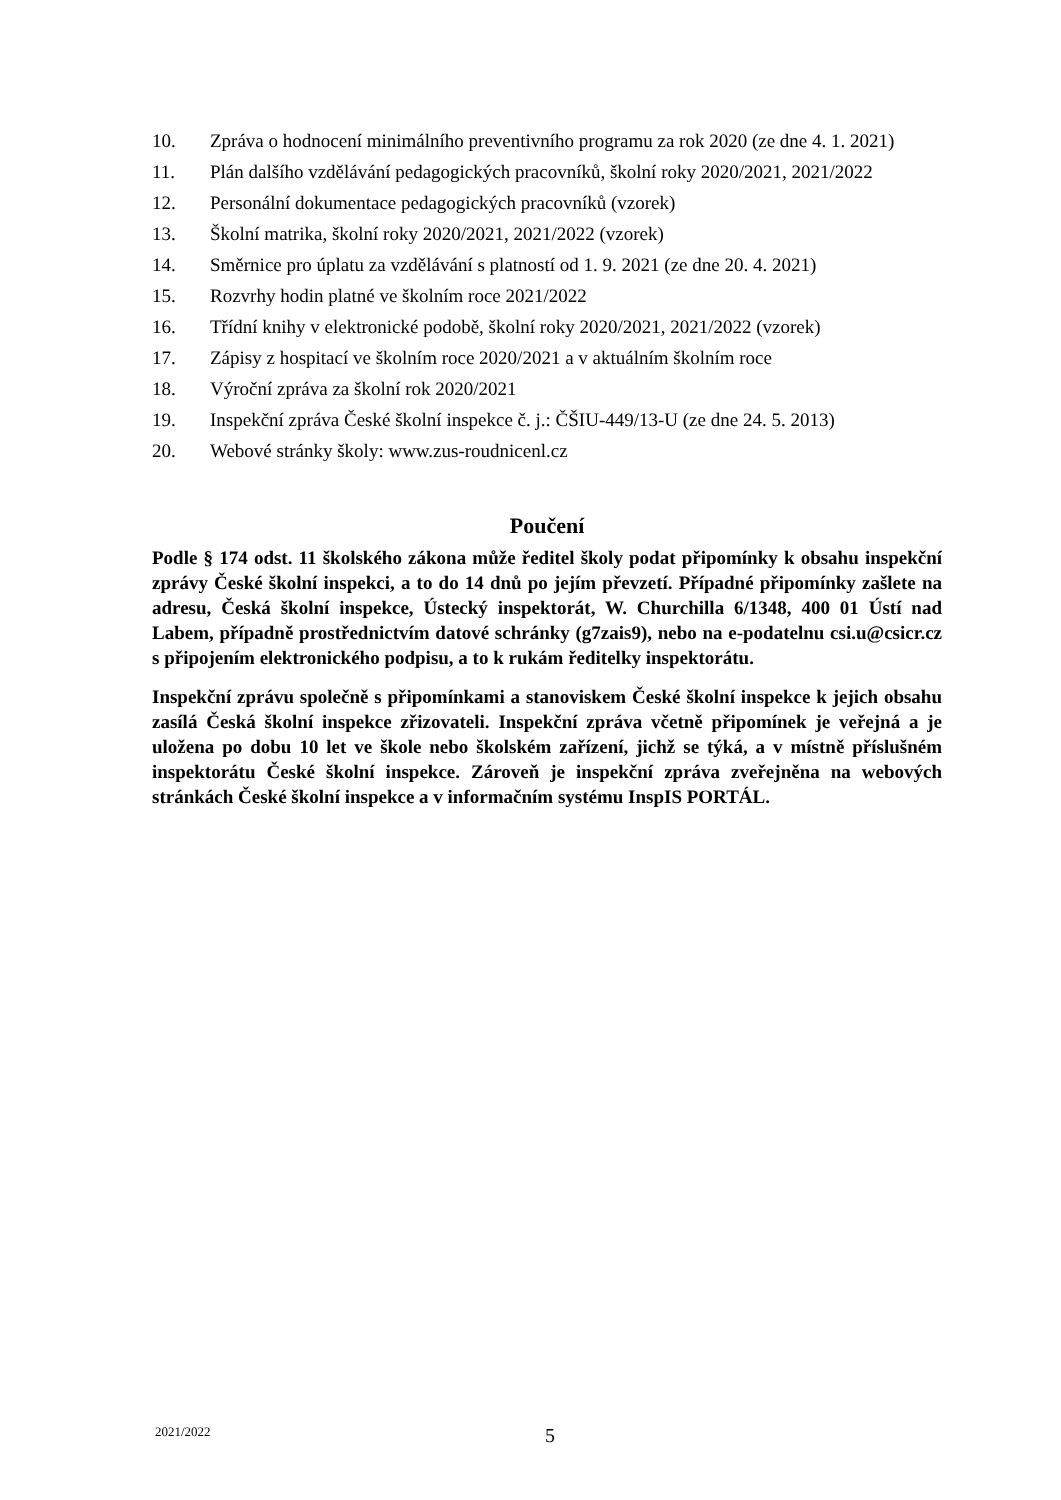10. Zpráva o hodnocení minimálního preventivního programu za rok 2020 (ze dne 4. 1. 2021)
11. Plán dalšího vzdělávání pedagogických pracovníků, školní roky 2020/2021, 2021/2022
12. Personální dokumentace pedagogických pracovníků (vzorek)
13. Školní matrika, školní roky 2020/2021, 2021/2022 (vzorek)
14. Směrnice pro úplatu za vzdělávání s platností od 1. 9. 2021 (ze dne 20. 4. 2021)
15. Rozvrhy hodin platné ve školním roce 2021/2022
16. Třídní knihy v elektronické podobě, školní roky 2020/2021, 2021/2022 (vzorek)
17. Zápisy z hospitací ve školním roce 2020/2021 a v aktuálním školním roce
18. Výroční zpráva za školní rok 2020/2021
19. Inspekční zpráva České školní inspekce č. j.: ČŠIU-449/13-U (ze dne 24. 5. 2013)
20. Webové stránky školy: www.zus-roudnicenl.cz
Poučení
Podle § 174 odst. 11 školského zákona může ředitel školy podat připomínky k obsahu inspekční zprávy České školní inspekci, a to do 14 dnů po jejím převzetí. Případné připomínky zašlete na adresu, Česká školní inspekce, Ústecký inspektorát, W. Churchilla 6/1348, 400 01 Ústí nad Labem, případně prostřednictvím datové schránky (g7zais9), nebo na e-podatelnu csi.u@csicr.cz s připojením elektronického podpisu, a to k rukám ředitelky inspektorátu.
Inspekční zprávu společně s připomínkami a stanoviskem České školní inspekce k jejich obsahu zasílá Česká školní inspekce zřizovateli. Inspekční zpráva včetně připomínek je veřejná a je uložena po dobu 10 let ve škole nebo školském zařízení, jichž se týká, a v místně příslušném inspektorátu České školní inspekce. Zároveň je inspekční zpráva zveřejněna na webových stránkách České školní inspekce a v informačním systému InspIS PORTÁL.
2021/2022 5